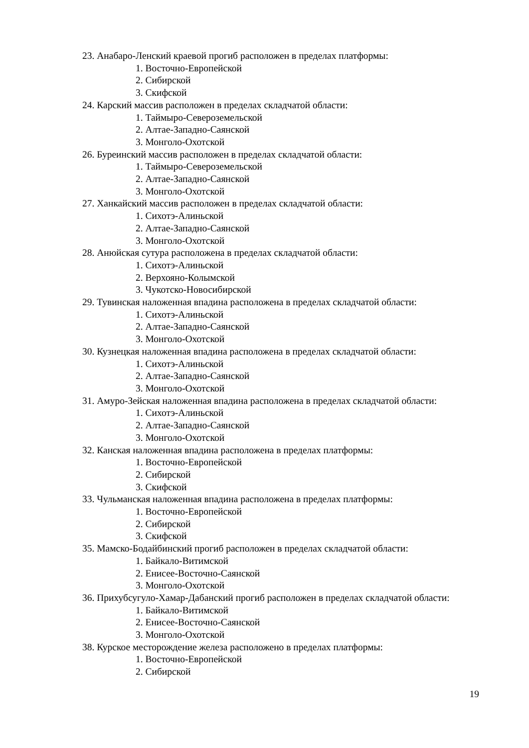23. Анабаро-Ленский краевой прогиб расположен в пределах платформы:
1. Восточно-Европейской
2. Сибирской
3. Скифской
24. Карский массив расположен в пределах складчатой области:
1. Таймыро-Североземельской
2. Алтае-Западно-Саянской
3. Монголо-Охотской
26. Буреинский массив расположен в пределах складчатой области:
1. Таймыро-Североземельской
2. Алтае-Западно-Саянской
3. Монголо-Охотской
27. Ханкайский массив расположен в пределах складчатой области:
1. Сихотэ-Алиньской
2. Алтае-Западно-Саянской
3. Монголо-Охотской
28. Анюйская сутура расположена в пределах складчатой области:
1. Сихотэ-Алиньской
2. Верхояно-Колымской
3. Чукотско-Новосибирской
29. Тувинская наложенная впадина расположена в пределах складчатой области:
1. Сихотэ-Алиньской
2. Алтае-Западно-Саянской
3. Монголо-Охотской
30. Кузнецкая наложенная впадина расположена в пределах складчатой области:
1. Сихотэ-Алиньской
2. Алтае-Западно-Саянской
3. Монголо-Охотской
31. Амуро-Зейская наложенная впадина расположена в пределах складчатой области:
1. Сихотэ-Алиньской
2. Алтае-Западно-Саянской
3. Монголо-Охотской
32. Канская наложенная впадина расположена в пределах платформы:
1. Восточно-Европейской
2. Сибирской
3. Скифской
33. Чульманская наложенная впадина расположена в пределах платформы:
1. Восточно-Европейской
2. Сибирской
3. Скифской
35. Мамско-Бодайбинский прогиб расположен в пределах складчатой области:
1. Байкало-Витимской
2. Енисее-Восточно-Саянской
3. Монголо-Охотской
36. Прихубсугуло-Хамар-Дабанский прогиб расположен в пределах складчатой области:
1. Байкало-Витимской
2. Енисее-Восточно-Саянской
3. Монголо-Охотской
38. Курское месторождение железа расположено в пределах платформы:
1. Восточно-Европейской
2. Сибирской
19